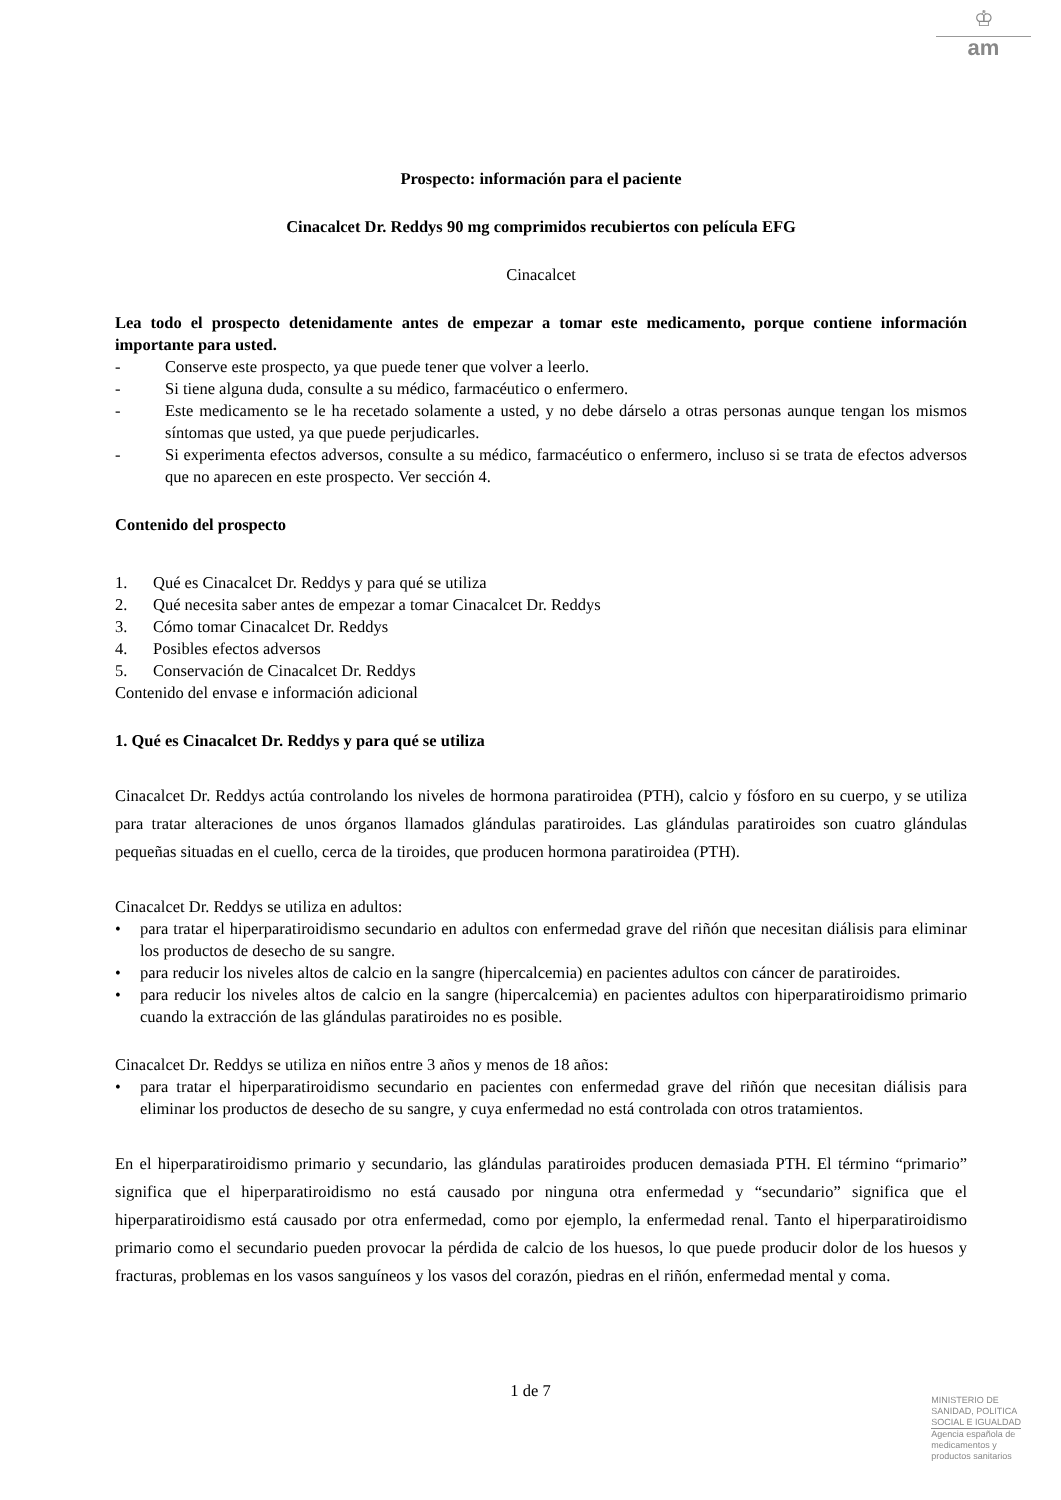♔
am
Prospecto: información para el paciente
Cinacalcet Dr. Reddys 90 mg comprimidos recubiertos con película EFG
Cinacalcet
Lea todo el prospecto detenidamente antes de empezar a tomar este medicamento, porque contiene información importante para usted.
- Conserve este prospecto, ya que puede tener que volver a leerlo.
- Si tiene alguna duda, consulte a su médico, farmacéutico o enfermero.
- Este medicamento se le ha recetado solamente a usted, y no debe dárselo a otras personas aunque tengan los mismos síntomas que usted, ya que puede perjudicarles.
- Si experimenta efectos adversos, consulte a su médico, farmacéutico o enfermero, incluso si se trata de efectos adversos que no aparecen en este prospecto. Ver sección 4.
Contenido del prospecto
1. Qué es Cinacalcet Dr. Reddys y para qué se utiliza
2. Qué necesita saber antes de empezar a tomar Cinacalcet Dr. Reddys
3. Cómo tomar Cinacalcet Dr. Reddys
4. Posibles efectos adversos
5. Conservación de Cinacalcet Dr. Reddys
Contenido del envase e información adicional
1. Qué es Cinacalcet Dr. Reddys y para qué se utiliza
Cinacalcet Dr. Reddys actúa controlando los niveles de hormona paratiroidea (PTH), calcio y fósforo en su cuerpo, y se utiliza para tratar alteraciones de unos órganos llamados glándulas paratiroides. Las glándulas paratiroides son cuatro glándulas pequeñas situadas en el cuello, cerca de la tiroides, que producen hormona paratiroidea (PTH).
Cinacalcet Dr. Reddys se utiliza en adultos:
• para tratar el hiperparatiroidismo secundario en adultos con enfermedad grave del riñón que necesitan diálisis para eliminar los productos de desecho de su sangre.
• para reducir los niveles altos de calcio en la sangre (hipercalcemia) en pacientes adultos con cáncer de paratiroides.
• para reducir los niveles altos de calcio en la sangre (hipercalcemia) en pacientes adultos con hiperparatiroidismo primario cuando la extracción de las glándulas paratiroides no es posible.
Cinacalcet Dr. Reddys se utiliza en niños entre 3 años y menos de 18 años:
• para tratar el hiperparatiroidismo secundario en pacientes con enfermedad grave del riñón que necesitan diálisis para eliminar los productos de desecho de su sangre, y cuya enfermedad no está controlada con otros tratamientos.
En el hiperparatiroidismo primario y secundario, las glándulas paratiroides producen demasiada PTH. El término “primario” significa que el hiperparatiroidismo no está causado por ninguna otra enfermedad y “secundario” significa que el hiperparatiroidismo está causado por otra enfermedad, como por ejemplo, la enfermedad renal. Tanto el hiperparatiroidismo primario como el secundario pueden provocar la pérdida de calcio de los huesos, lo que puede producir dolor de los huesos y fracturas, problemas en los vasos sanguíneos y los vasos del corazón, piedras en el riñón, enfermedad mental y coma.
1 de 7
MINISTERIO DE
SANIDAD, POLITICA
SOCIAL E IGUALDAD
Agencia española de
medicamentos y
productos sanitarios